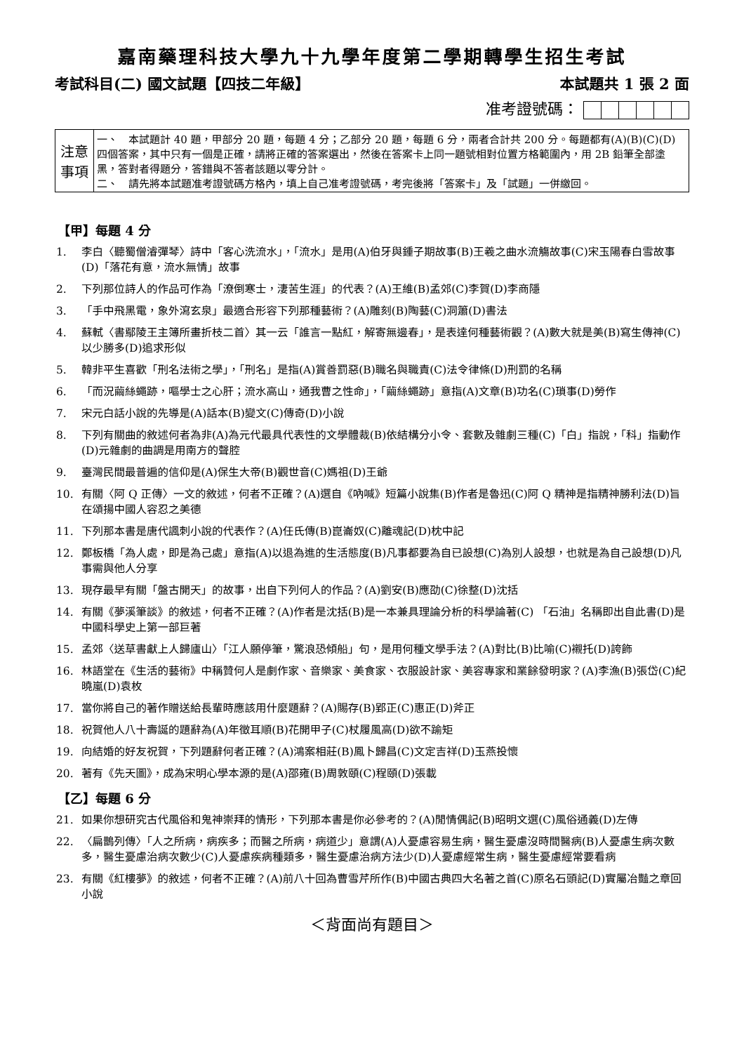嘉南藥理科技大學九十九學年度第二學期轉學生招生考試
考試科目(二) 國文試題【四技二年級】 本試題共 1 張 2 面
准考證號碼：
| 注意 事項 | 一、 本試題計 40 題，甲部分 20 題，每題 4 分；乙部分 20 題，每題 6 分，兩者合計共 200 分。每題都有(A)(B)(C)(D)四個答案，其中只有一個是正確，請將正確的答案選出，然後在答案卡上同一題號相對位置方格範圍內，用 2B 鉛筆全部塗黑，答對者得題分，答錯與不答者該題以零分計。 二、 請先將本試題准考證號碼方格內，填上自己准考證號碼，考完後將「答案卡」及「試題」一併繳回。 |
【甲】每題 4 分
1. 李白〈聽蜀僧濬彈琴〉詩中「客心洗流水」，「流水」是用(A)伯牙與鍾子期故事(B)王羲之曲水流觴故事(C)宋玉陽春白雪故事(D)「落花有意，流水無情」故事
2. 下列那位詩人的作品可作為「潦倒寒士，淒苦生涯」的代表？(A)王維(B)孟郊(C)李賀(D)李商隱
3. 「手中飛黑電，象外瀉玄泉」最適合形容下列那種藝術？(A)雕刻(B)陶藝(C)洞簫(D)書法
4. 蘇軾〈書鄢陵王主簿所畫折枝二首〉其一云「誰言一點紅，解寄無邊春」，是表達何種藝術觀？(A)數大就是美(B)寫生傳神(C)以少勝多(D)追求形似
5. 韓非平生喜歡「刑名法術之學」，「刑名」是指(A)賞善罰惡(B)職名與職責(C)法令律條(D)刑罰的名稱
6. 「而況繭絲蠅跡，嘔學士之心肝；流水高山，通我曹之性命」，「繭絲蠅跡」意指(A)文章(B)功名(C)瑣事(D)勞作
7. 宋元白話小說的先導是(A)話本(B)變文(C)傳奇(D)小說
8. 下列有關曲的敘述何者為非(A)為元代最具代表性的文學體裁(B)依結構分小令、套數及雜劇三種(C)「白」指說，「科」指動作(D)元雜劇的曲調是用南方的聲腔
9. 臺灣民間最普遍的信仰是(A)保生大帝(B)觀世音(C)媽祖(D)王爺
10. 有關〈阿 Q 正傳〉一文的敘述，何者不正確？(A)選自《吶喊》短篇小說集(B)作者是魯迅(C)阿 Q 精神是指精神勝利法(D)旨在頌揚中國人容忍之美德
11. 下列那本書是唐代諷刺小說的代表作？(A)任氏傳(B)崑崙奴(C)離魂記(D)枕中記
12. 鄭板橋「為人處，即是為己處」意指(A)以退為進的生活態度(B)凡事都要為自已設想(C)為別人設想，也就是為自己設想(D)凡事需與他人分享
13. 現存最早有關「盤古開天」的故事，出自下列何人的作品？(A)劉安(B)應劭(C)徐整(D)沈括
14. 有關《夢溪筆談》的敘述，何者不正確？(A)作者是沈括(B)是一本兼具理論分析的科學論著(C) 「石油」名稱即出自此書(D)是中國科學史上第一部巨著
15. 孟郊〈送草書獻上人歸廬山〉「江人願停筆，驚浪恐傾船」句，是用何種文學手法？(A)對比(B)比喻(C)襯托(D)誇飾
16. 林語堂在《生活的藝術》中稱贊何人是劇作家、音樂家、美食家、衣服設計家、美容專家和業餘發明家？(A)李漁(B)張岱(C)紀曉嵐(D)袁枚
17. 當你將自己的著作贈送給長輩時應該用什麼題辭？(A)賜存(B)郢正(C)惠正(D)斧正
18. 祝賀他人八十壽誕的題辭為(A)年徵耳順(B)花開甲子(C)杖履風高(D)欲不踰矩
19. 向結婚的好友祝賀，下列題辭何者正確？(A)鴻案相莊(B)鳳卜歸昌(C)文定吉祥(D)玉燕投懷
20. 著有《先天圖》，成為宋明心學本源的是(A)邵雍(B)周敦頤(C)程頤(D)張載
【乙】每題 6 分
21. 如果你想研究古代風俗和鬼神崇拜的情形，下列那本書是你必參考的？(A)閒情偶記(B)昭明文選(C)風俗通義(D)左傳
22. 〈扁鵲列傳〉「人之所病，病疾多；而醫之所病，病道少」意謂(A)人憂慮容易生病，醫生憂慮沒時間醫病(B)人憂慮生病次數多，醫生憂慮治病次數少(C)人憂慮疾病種類多，醫生憂慮治病方法少(D)人憂慮經常生病，醫生憂慮經常要看病
23. 有關《紅樓夢》的敘述，何者不正確？(A)前八十回為曹雪芹所作(B)中國古典四大名著之首(C)原名石頭記(D)實屬冶豔之章回小說
＜背面尚有題目＞